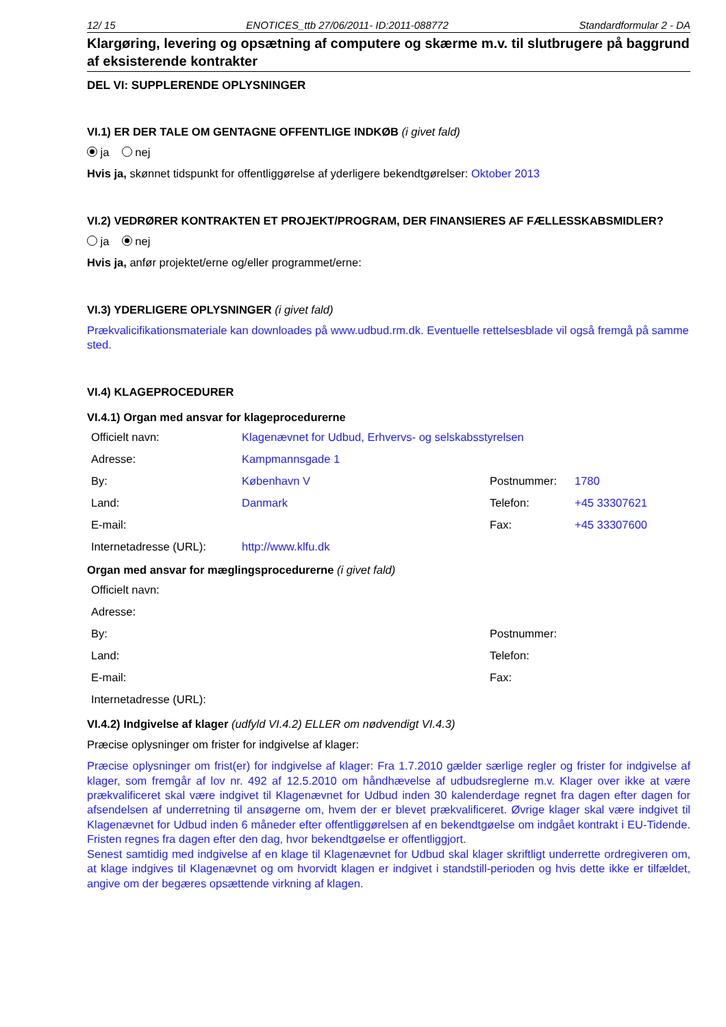12/ 15 ENOTICES_ttb 27/06/2011- ID:2011-088772 Standardformular 2 - DA
Klargøring, levering og opsætning af computere og skærme m.v. til slutbrugere på baggrund af eksisterende kontrakter
DEL VI: SUPPLERENDE OPLYSNINGER
VI.1) ER DER TALE OM GENTAGNE OFFENTLIGE INDKØB (i givet fald)
ja nej
Hvis ja, skønnet tidspunkt for offentliggørelse af yderligere bekendtgørelser: Oktober 2013
VI.2) VEDRØRER KONTRAKTEN ET PROJEKT/PROGRAM, DER FINANSIERES AF FÆLLESSKABSMIDLER?
ja nej
Hvis ja, anfør projektet/erne og/eller programmet/erne:
VI.3) YDERLIGERE OPLYSNINGER (i givet fald)
Prækvalicifikationsmateriale kan downloades på www.udbud.rm.dk. Eventuelle rettelsesblade vil også fremgå på samme sted.
VI.4) KLAGEPROCEDURER
VI.4.1) Organ med ansvar for klageprocedurerne
| Officielt navn: | Klagenævnet for Udbud, Erhvervs- og selskabsstyrelsen | | |
| Adresse: | Kampmannsgade 1 | | |
| By: | København V | Postnummer: | 1780 |
| Land: | Danmark | Telefon: | +45 33307621 |
| E-mail: | | Fax: | +45 33307600 |
| Internetadresse (URL): | http://www.klfu.dk | | |
Organ med ansvar for mæglingsprocedurerne (i givet fald)
| Officielt navn: | | | |
| Adresse: | | | |
| By: | | Postnummer: | |
| Land: | | Telefon: | |
| E-mail: | | Fax: | |
| Internetadresse (URL): | | | |
VI.4.2) Indgivelse af klager (udfyld VI.4.2) ELLER om nødvendigt VI.4.3)
Præcise oplysninger om frister for indgivelse af klager:
Præcise oplysninger om frist(er) for indgivelse af klager: Fra 1.7.2010 gælder særlige regler og frister for indgivelse af klager, som fremgår af lov nr. 492 af 12.5.2010 om håndhævelse af udbudsreglerne m.v. Klager over ikke at være prækvalificeret skal være indgivet til Klagenævnet for Udbud inden 30 kalenderdage regnet fra dagen efter dagen for afsendelsen af underretning til ansøgerne om, hvem der er blevet prækvalificeret. Øvrige klager skal være indgivet til Klagenævnet for Udbud inden 6 måneder efter offentliggørelsen af en bekendtgøelse om indgået kontrakt i EU-Tidende. Fristen regnes fra dagen efter den dag, hvor bekendtgøelse er offentliggjort.
Senest samtidig med indgivelse af en klage til Klagenævnet for Udbud skal klager skriftligt underrette ordregiveren om, at klage indgives til Klagenævnet og om hvorvidt klagen er indgivet i standstill-perioden og hvis dette ikke er tilfældet, angive om der begæres opsættende virkning af klagen.